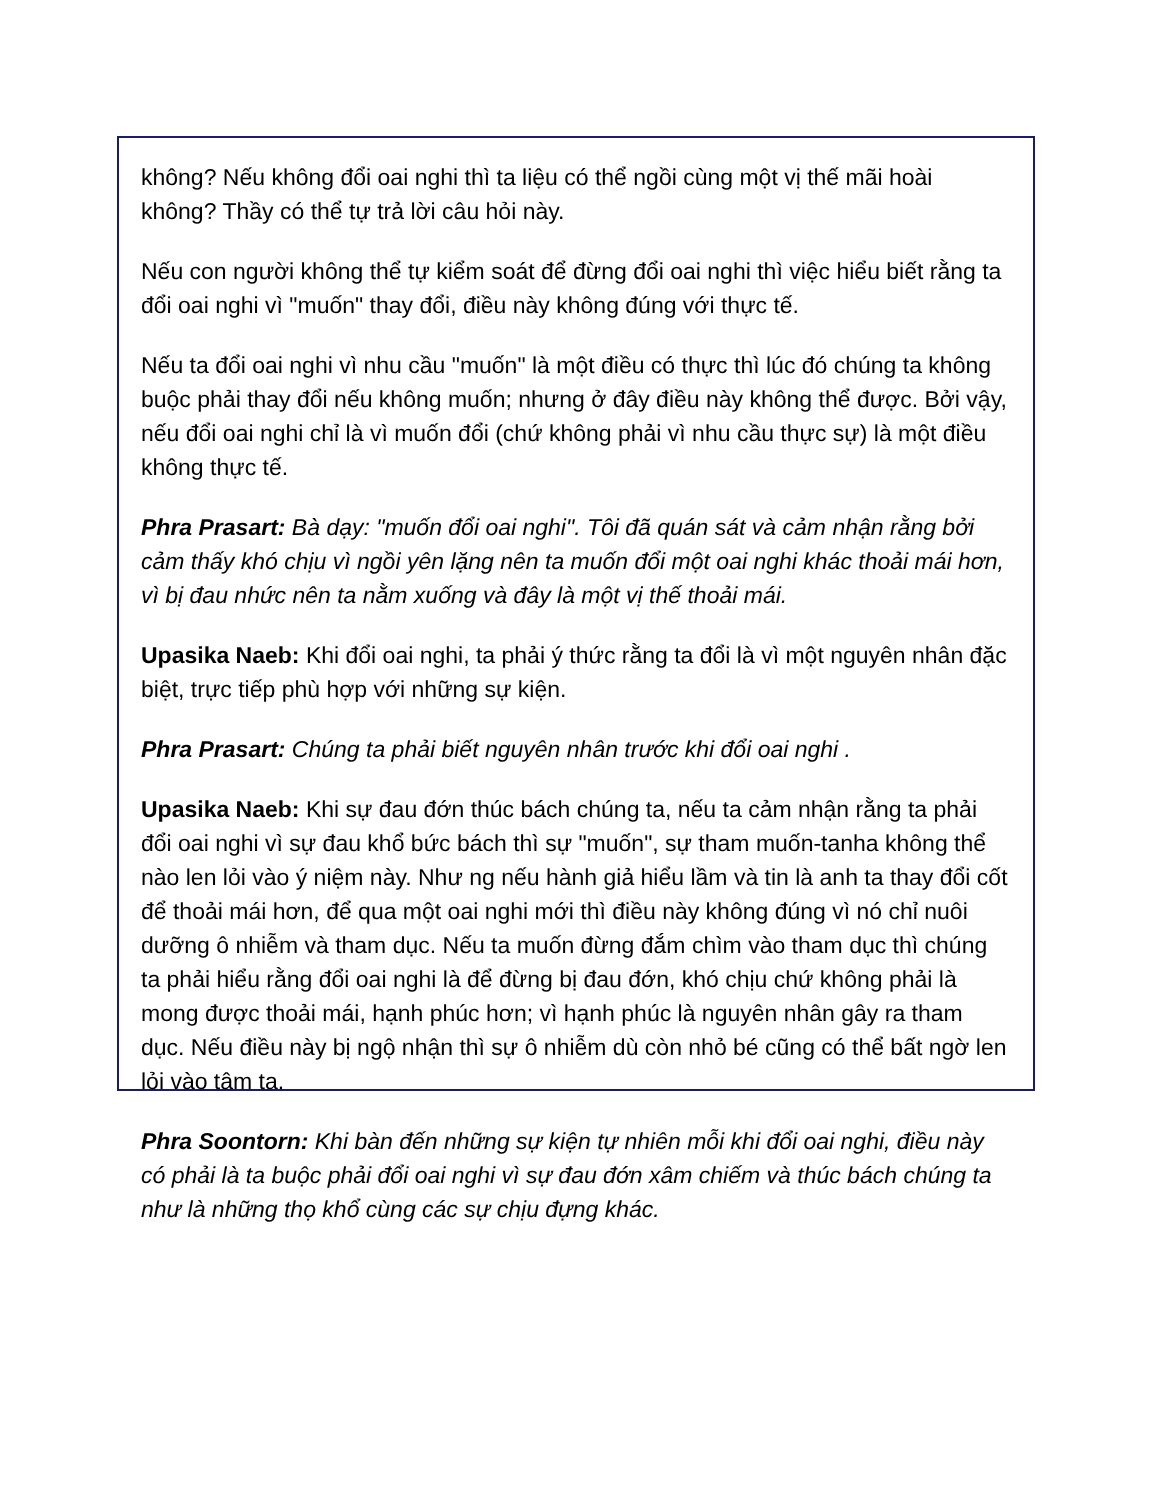không? Nếu không đổi oai nghi thì ta liệu có thể ngồi cùng một vị thế mãi hoài không? Thầy có thể tự trả lời câu hỏi này.
Nếu con người không thể tự kiểm soát để đừng đổi oai nghi thì việc hiểu biết rằng ta đổi oai nghi vì "muốn" thay đổi, điều này không đúng với thực tế.
Nếu ta đổi oai nghi vì nhu cầu "muốn" là một điều có thực thì lúc đó chúng ta không buộc phải thay đổi nếu không muốn; nhưng ở đây điều này không thể được. Bởi vậy, nếu đổi oai nghi chỉ là vì muốn đổi (chứ không phải vì nhu cầu thực sự) là một điều không thực tế.
Phra Prasart: Bà dạy: "muốn đổi oai nghi". Tôi đã quán sát và cảm nhận rằng bởi cảm thấy khó chịu vì ngồi yên lặng nên ta muốn đổi một oai nghi khác thoải mái hơn, vì bị đau nhức nên ta nằm xuống và đây là một vị thế thoải mái.
Upasika Naeb: Khi đổi oai nghi, ta phải ý thức rằng ta đổi là vì một nguyên nhân đặc biệt, trực tiếp phù hợp với những sự kiện.
Phra Prasart: Chúng ta phải biết nguyên nhân trước khi đổi oai nghi .
Upasika Naeb: Khi sự đau đớn thúc bách chúng ta, nếu ta cảm nhận rằng ta phải đổi oai nghi vì sự đau khổ bức bách thì sự "muốn", sự tham muốn-tanha không thể nào len lỏi vào ý niệm này. Như ng nếu hành giả hiểu lầm và tin là anh ta thay đổi cốt để thoải mái hơn, để qua một oai nghi mới thì điều này không đúng vì nó chỉ nuôi dưỡng ô nhiễm và tham dục. Nếu ta muốn đừng đắm chìm vào tham dục thì chúng ta phải hiểu rằng đổi oai nghi là để đừng bị đau đớn, khó chịu chứ không phải là mong được thoải mái, hạnh phúc hơn; vì hạnh phúc là nguyên nhân gây ra tham dục. Nếu điều này bị ngộ nhận thì sự ô nhiễm dù còn nhỏ bé cũng có thể bất ngờ len lỏi vào tâm ta.
Phra Soontorn: Khi bàn đến những sự kiện tự nhiên mỗi khi đổi oai nghi, điều này có phải là ta buộc phải đổi oai nghi vì sự đau đớn xâm chiếm và thúc bách chúng ta như là những thọ khổ cùng các sự chịu đựng khác.